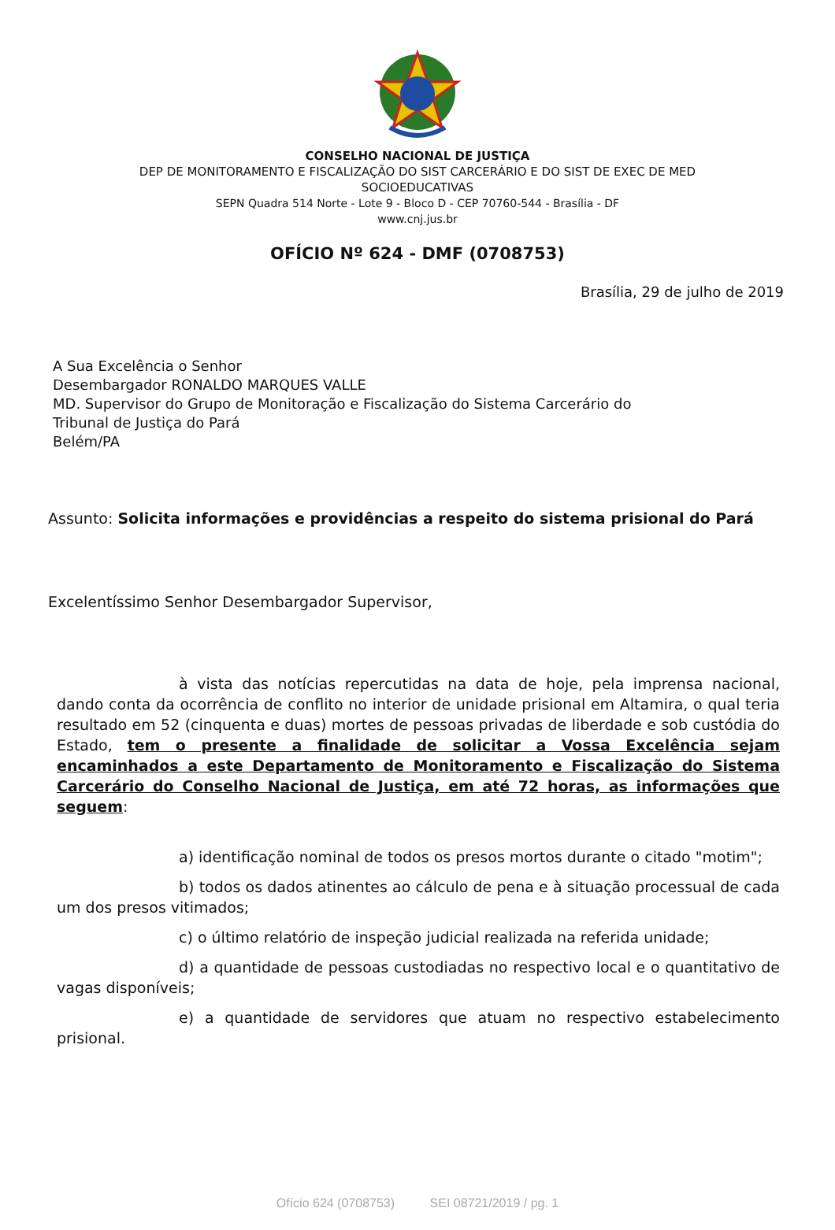CONSELHO NACIONAL DE JUSTIÇA
DEP DE MONITORAMENTO E FISCALIZAÇÃO DO SIST CARCERÁRIO E DO SIST DE EXEC DE MED
SOCIOEDUCATIVAS
SEPN Quadra 514 Norte - Lote 9 - Bloco D - CEP 70760-544 - Brasília - DF
www.cnj.jus.br
OFÍCIO Nº 624 - DMF (0708753)
Brasília, 29 de julho de 2019
A Sua Excelência o Senhor
Desembargador RONALDO MARQUES VALLE
MD. Supervisor do Grupo de Monitoração e Fiscalização do Sistema Carcerário do
Tribunal de Justiça do Pará
Belém/PA
Assunto: Solicita informações e providências a respeito do sistema prisional do Pará
Excelentíssimo Senhor Desembargador Supervisor,
à vista das notícias repercutidas na data de hoje, pela imprensa nacional, dando conta da ocorrência de conflito no interior de unidade prisional em Altamira, o qual teria resultado em 52 (cinquenta e duas) mortes de pessoas privadas de liberdade e sob custódia do Estado, tem o presente a finalidade de solicitar a Vossa Excelência sejam encaminhados a este Departamento de Monitoramento e Fiscalização do Sistema Carcerário do Conselho Nacional de Justiça, em até 72 horas, as informações que seguem:
a) identificação nominal de todos os presos mortos durante o citado "motim";
b) todos os dados atinentes ao cálculo de pena e à situação processual de cada um dos presos vitimados;
c) o último relatório de inspeção judicial realizada na referida unidade;
d) a quantidade de pessoas custodiadas no respectivo local e o quantitativo de vagas disponíveis;
e) a quantidade de servidores que atuam no respectivo estabelecimento prisional.
Ofício 624 (0708753) SEI 08721/2019 / pg. 1